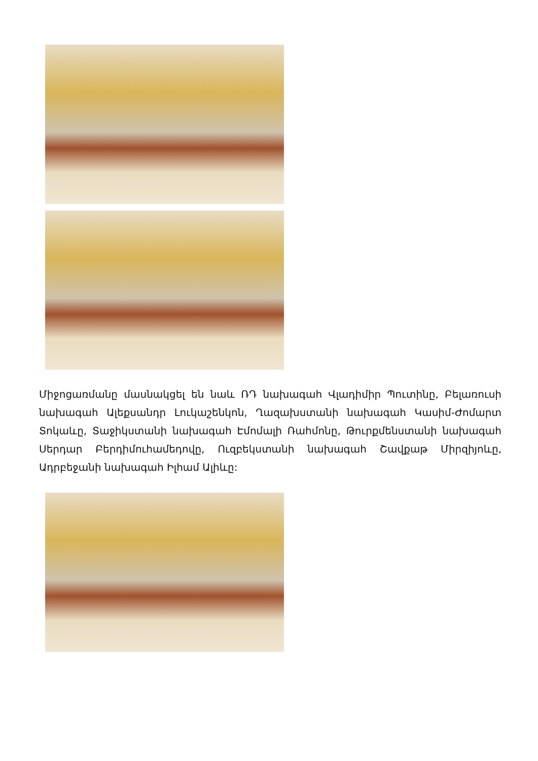Միջոցառմանը մասնակցել են նաև ՌԴ նախագահ Վլադիմիր Պուտինը, Բելառուսի նախագահ Ալեքսանդր Լուկաշենկոն, Ղազախստանի նախագահ Կասիմ-Ժոմարտ Տոկաևը, Տաջիկստանի նախագահ Էմոմալի Ռահմոնը, Թուրքմենստանի նախագահ Սերդար Բերդիմուհամեդովը, Ուզբեկստանի նախագահ Շավքաթ Միրզիյոևը, Ադրբեջանի նախագահ Իլհամ Ալիևը: